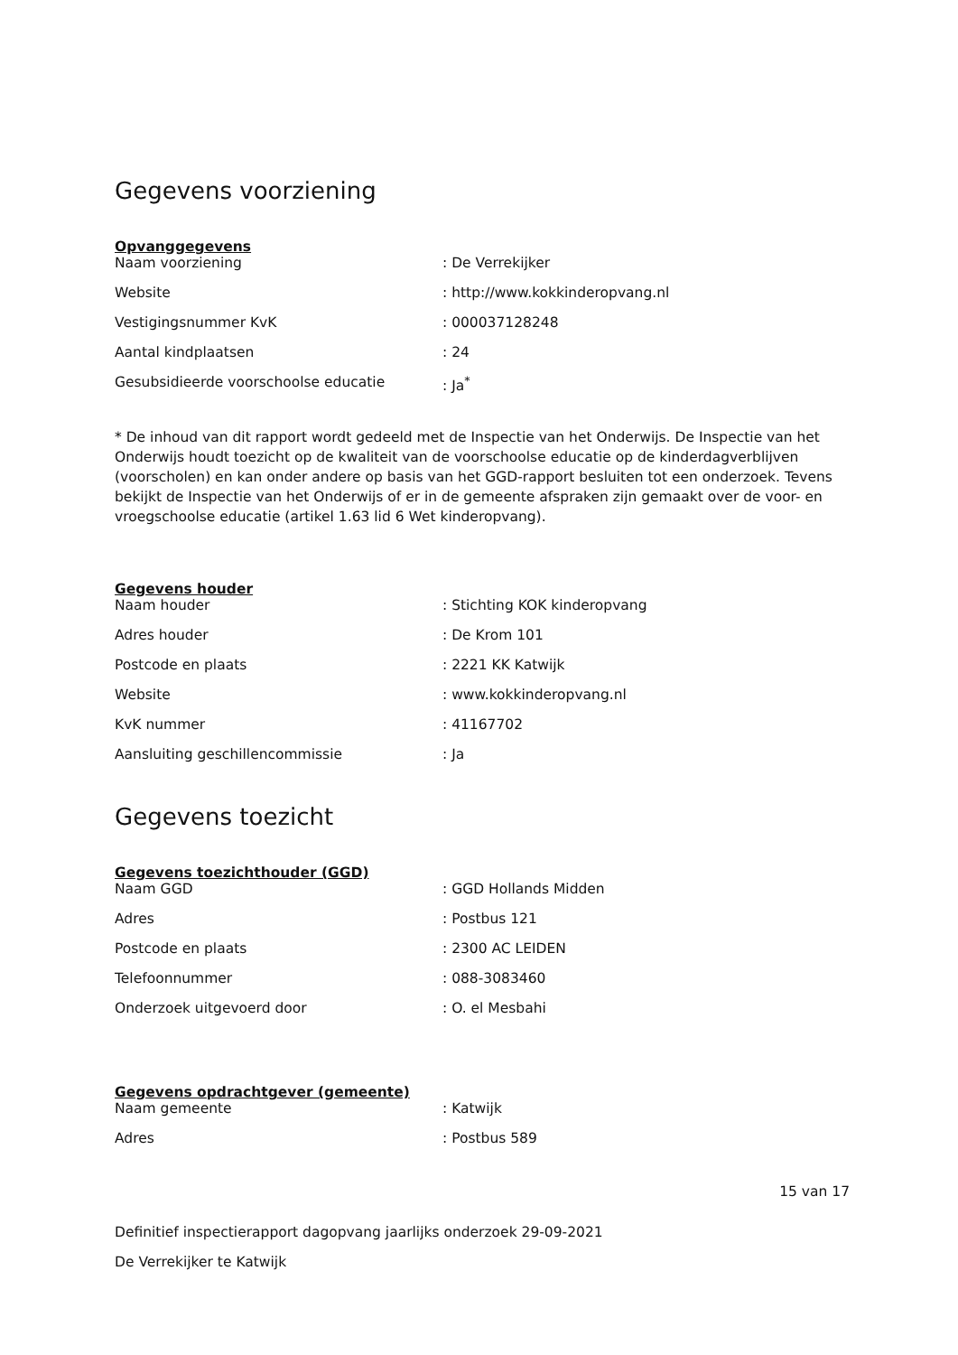Gegevens voorziening
Opvanggegevens
| Naam voorziening | : De Verrekijker |
| Website | : http://www.kokkinderopvang.nl |
| Vestigingsnummer KvK | : 000037128248 |
| Aantal kindplaatsen | : 24 |
| Gesubsidieerde voorschoolse educatie | : Ja<sup>*</sup> |
* De inhoud van dit rapport wordt gedeeld met de Inspectie van het Onderwijs. De Inspectie van het Onderwijs houdt toezicht op de kwaliteit van de voorschoolse educatie op de kinderdagverblijven (voorscholen) en kan onder andere op basis van het GGD-rapport besluiten tot een onderzoek. Tevens bekijkt de Inspectie van het Onderwijs of er in de gemeente afspraken zijn gemaakt over de voor- en vroegschoolse educatie (artikel 1.63 lid 6 Wet kinderopvang).
Gegevens houder
| Naam houder | : Stichting KOK kinderopvang |
| Adres houder | : De Krom 101 |
| Postcode en plaats | : 2221 KK Katwijk |
| Website | : www.kokkinderopvang.nl |
| KvK nummer | : 41167702 |
| Aansluiting geschillencommissie | : Ja |
Gegevens toezicht
Gegevens toezichthouder (GGD)
| Naam GGD | : GGD Hollands Midden |
| Adres | : Postbus 121 |
| Postcode en plaats | : 2300 AC LEIDEN |
| Telefoonnummer | : 088-3083460 |
| Onderzoek uitgevoerd door | : O. el Mesbahi |
Gegevens opdrachtgever (gemeente)
| Naam gemeente | : Katwijk |
| Adres | : Postbus 589 |
15 van 17
Definitief inspectierapport dagopvang jaarlijks onderzoek 29-09-2021
De Verrekijker te Katwijk